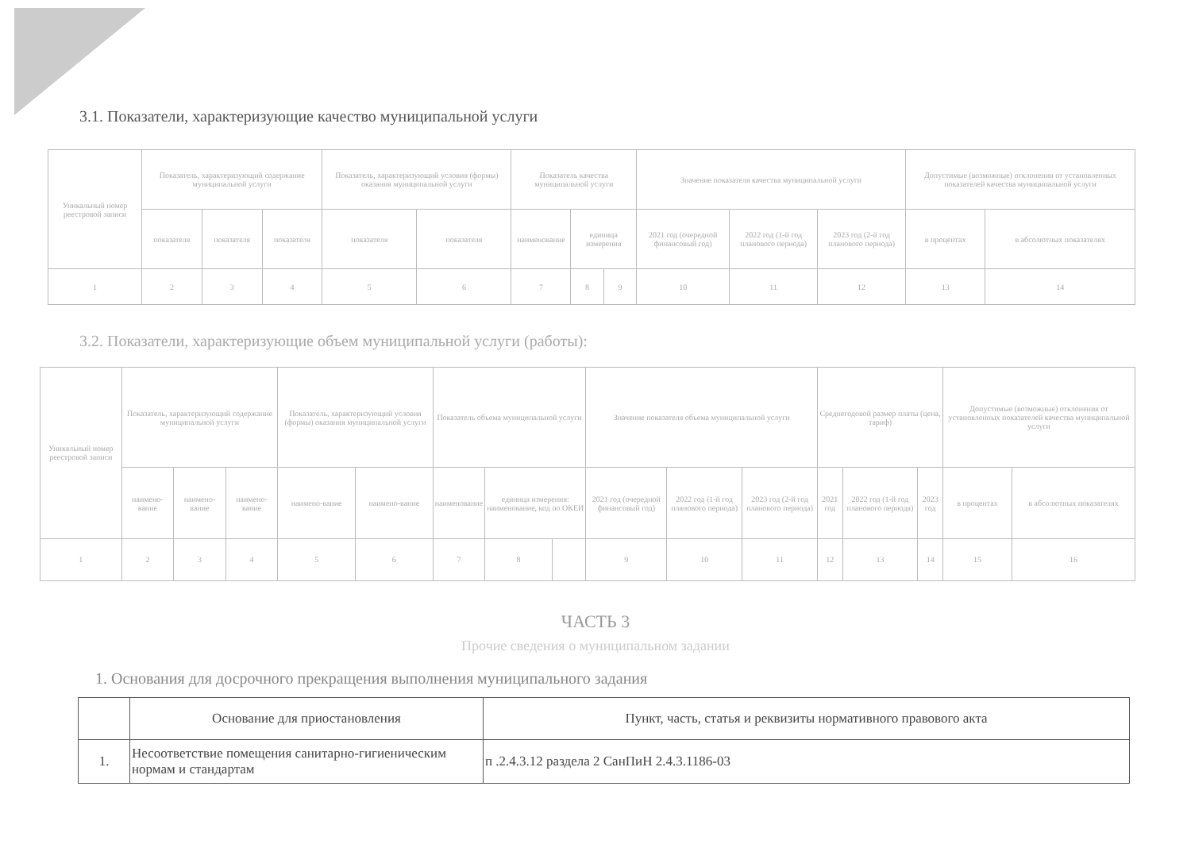3.1. Показатели, характеризующие качество муниципальной услуги
| Уникальный номер реестровой записи | Показатель, характеризующий содержание муниципальной услуги | | | Показатель, характеризующий условия (формы) оказания муниципальной услуги | | Показатель качества муниципальной услуги | | | Значение показателя качества муниципальной услуги | | | Допустимые (возможные) отклонения от установленных показателей качества муниципальной услуги | |
| --- | --- | --- | --- | --- | --- | --- | --- | --- | --- | --- | --- | --- | --- |
| | показателя | показателя | показателя | показателя | показателя | наименование | единица измерения | | 2021 год (очередной финансовый год) | 2022 год (1-й год планового периода) | 2023 год (2-й год планового периода) | в процентах | в абсолютных показателях |
| 1 | 2 | 3 | 4 | 5 | 6 | 7 | 8 | 9 | 10 | 11 | 12 | 13 | 14 |
3.2. Показатели, характеризующие объем муниципальной услуги (работы):
| Уникальный номер реестровой записи | Показатель, характеризующий содержание муниципальной услуги | | | Показатель, характеризующий условия (формы) оказания муниципальной услуги | | Показатель объема муниципальной услуги | | | Значение показателя объема муниципальной услуги | | | Среднегодовой размер платы (цена, тариф) | | | Допустимые (возможные) отклонения от установленных показателей качества муниципальной услуги | |
| --- | --- | --- | --- | --- | --- | --- | --- | --- | --- | --- | --- | --- | --- | --- | --- | --- |
| | наимено-вание | наимено-вание | наимено-вание | наимено-вание | наимено-вание | наименование | единица измерения: наименование, код по ОКЕИ | | 2021 год (очередной финансовый год) | 2022 год (1-й год планового периода) | 2023 год (2-й год планового периода) | 2021 год | 2022 год (1-й год планового периода) | 2023 год | в процентах | в абсолютных показателях |
| 1 | 2 | 3 | 4 | 5 | 6 | 7 | 8 | | 9 | 10 | 11 | 12 | 13 | 14 | 15 | 16 |
ЧАСТЬ 3
Прочие сведения о муниципальном задании
1. Основания для досрочного прекращения выполнения муниципального задания
| | Основание для приостановления | Пункт, часть, статья и реквизиты нормативного правового акта |
| --- | --- | --- |
| 1. | Несоответствие помещения санитарно-гигиеническим нормам и стандартам | п .2.4.3.12 раздела 2 СанПиН 2.4.3.1186-03 |